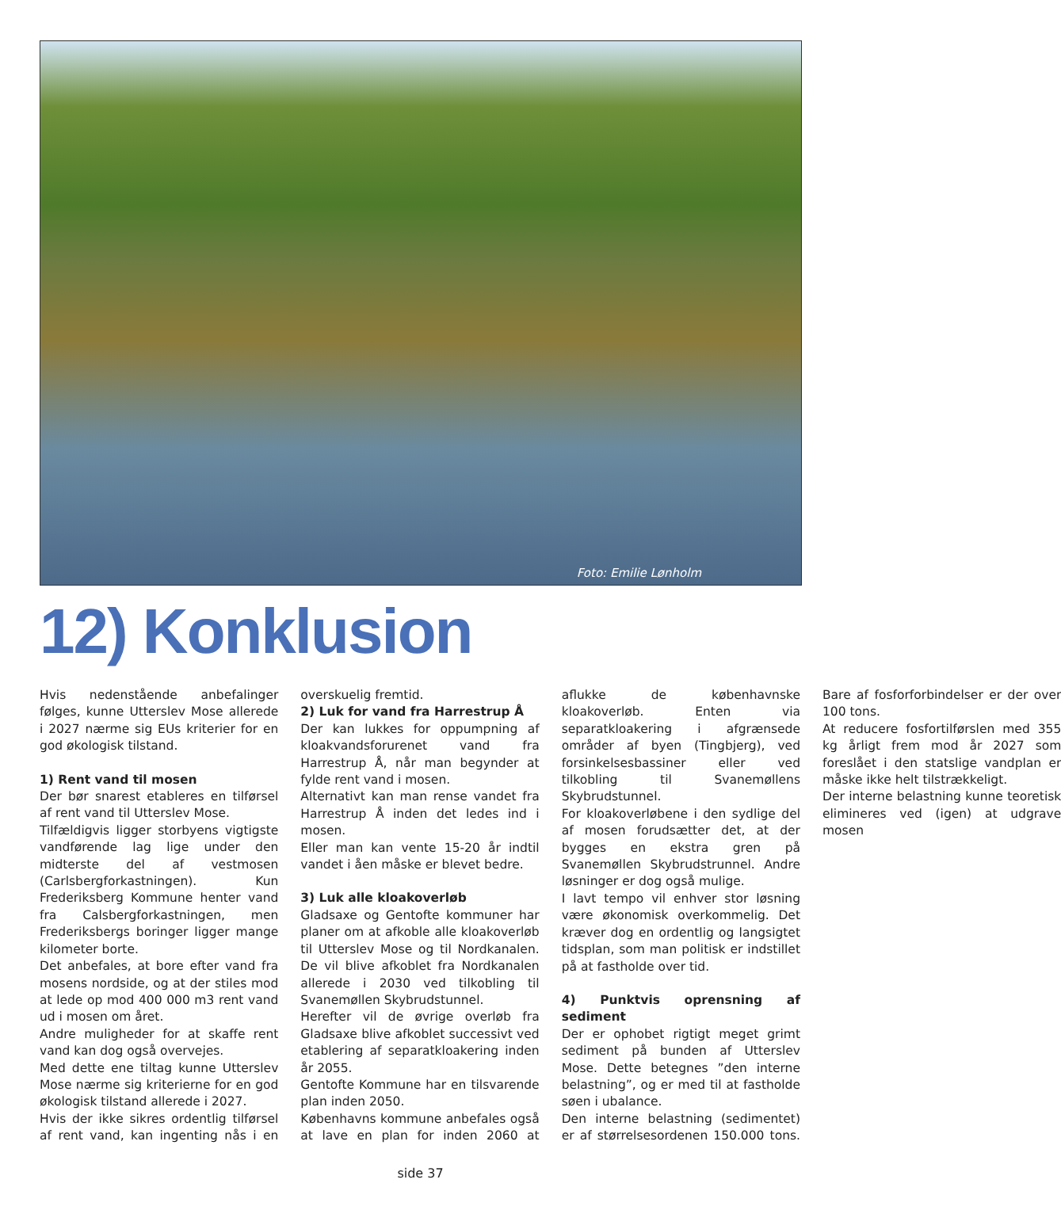Foto: Emilie Lønholm
12) Konklusion
Hvis nedenstående anbefalinger følges, kunne Utterslev Mose allerede i 2027 nærme sig EUs kriterier for en god økologisk tilstand.
1) Rent vand til mosen
Der bør snarest etableres en tilførsel af rent vand til Utterslev Mose.
Tilfældigvis ligger storbyens vigtigste vandførende lag lige under den midterste del af vestmosen (Carlsbergforkastningen). Kun Frederiksberg Kommune henter vand fra Calsbergforkastningen, men Frederiksbergs boringer ligger mange kilometer borte.
Det anbefales, at bore efter vand fra mosens nordside, og at der stiles mod at lede op mod 400 000 m3 rent vand ud i mosen om året.
Andre muligheder for at skaffe rent vand kan dog også overvejes.
Med dette ene tiltag kunne Utterslev Mose nærme sig kriterierne for en god økologisk tilstand allerede i 2027.
Hvis der ikke sikres ordentlig tilførsel af rent vand, kan ingenting nås i en overskuelig fremtid.
2) Luk for vand fra Harrestrup Å
Der kan lukkes for oppumpning af kloakvandsforurenet vand fra Harrestrup Å, når man begynder at fylde rent vand i mosen.
Alternativt kan man rense vandet fra Harrestrup Å inden det ledes ind i mosen.
Eller man kan vente 15-20 år indtil vandet i åen måske er blevet bedre.
3) Luk alle kloakoverløb
Gladsaxe og Gentofte kommuner har planer om at afkoble alle kloakoverløb til Utterslev Mose og til Nordkanalen. De vil blive afkoblet fra Nordkanalen allerede i 2030 ved tilkobling til Svanemøllen Skybrudstunnel.
Herefter vil de øvrige overløb fra Gladsaxe blive afkoblet successivt ved etablering af separatkloakering inden år 2055.
Gentofte Kommune har en tilsvarende plan inden 2050.
Københavns kommune anbefales også at lave en plan for inden 2060 at aflukke de københavnske kloakoverløb. Enten via separatkloakering i afgrænsede områder af byen (Tingbjerg), ved forsinkelsesbassiner eller ved tilkobling til Svanemøllens Skybrudstunnel.
For kloakoverløbene i den sydlige del af mosen forudsætter det, at der bygges en ekstra gren på Svanemøllen Skybrudstrunnel. Andre løsninger er dog også mulige.
I lavt tempo vil enhver stor løsning være økonomisk overkommelig. Det kræver dog en ordentlig og langsigtet tidsplan, som man politisk er indstillet på at fastholde over tid.
4) Punktvis oprensning af sediment
Der er ophobet rigtigt meget grimt sediment på bunden af Utterslev Mose. Dette betegnes ”den interne belastning”, og er med til at fastholde søen i ubalance.
Den interne belastning (sedimentet) er af størrelsesordenen 150.000 tons. Bare af fosforforbindelser er der over 100 tons.
At reducere fosfortilførslen med 355 kg årligt frem mod år 2027 som foreslået i den statslige vandplan er måske ikke helt tilstrækkeligt.
Der interne belastning kunne teoretisk elimineres ved (igen) at udgrave mosen
side 37